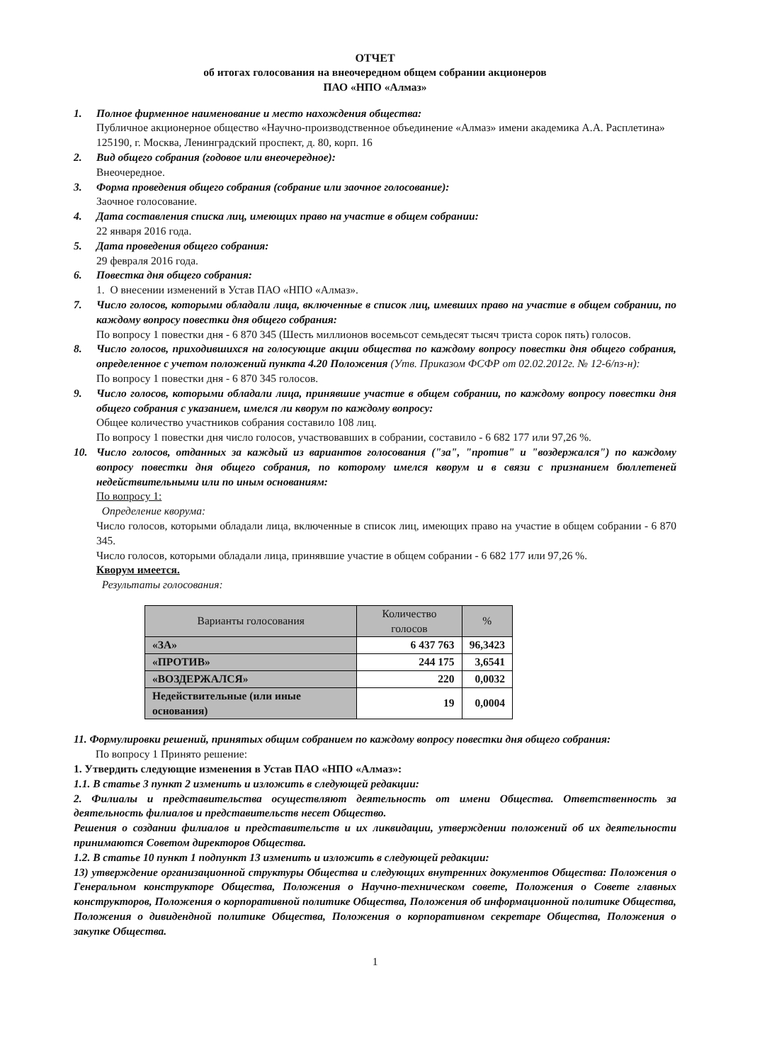ОТЧЕТ
об итогах голосования на внеочередном общем собрании акционеров
ПАО «НПО «Алмаз»
1. Полное фирменное наименование и место нахождения общества:
Публичное акционерное общество «Научно-производственное объединение «Алмаз» имени академика А.А. Расплетина»
125190, г. Москва, Ленинградский проспект, д. 80, корп. 16
2. Вид общего собрания (годовое или внеочередное):
Внеочередное.
3. Форма проведения общего собрания (собрание или заочное голосование):
Заочное голосование.
4. Дата составления списка лиц, имеющих право на участие в общем собрании:
22 января 2016 года.
5. Дата проведения общего собрания:
29 февраля 2016 года.
6. Повестка дня общего собрания:
1. О внесении изменений в Устав ПАО «НПО «Алмаз».
7. Число голосов, которыми обладали лица, включенные в список лиц, имевших право на участие в общем собрании, по каждому вопросу повестки дня общего собрания:
По вопросу 1 повестки дня - 6 870 345 (Шесть миллионов восемьсот семьдесят тысяч триста сорок пять) голосов.
8. Число голосов, приходившихся на голосующие акции общества по каждому вопросу повестки дня общего собрания, определенное с учетом положений пункта 4.20 Положения (Утв. Приказом ФСФР от 02.02.2012г. № 12-6/пз-н):
По вопросу 1 повестки дня - 6 870 345 голосов.
9. Число голосов, которыми обладали лица, принявшие участие в общем собрании, по каждому вопросу повестки дня общего собрания с указанием, имелся ли кворум по каждому вопросу:
Общее количество участников собрания составило 108 лиц.
По вопросу 1 повестки дня число голосов, участвовавших в собрании, составило - 6 682 177 или 97,26 %.
10. Число голосов, отданных за каждый из вариантов голосования ("за", "против" и "воздержался") по каждому вопросу повестки дня общего собрания, по которому имелся кворум и в связи с признанием бюллетеней недействительными или по иным основаниям:
По вопросу 1:
Определение кворума:
Число голосов, которыми обладали лица, включенные в список лиц, имеющих право на участие в общем собрании - 6 870 345.
Число голосов, которыми обладали лица, принявшие участие в общем собрании - 6 682 177 или 97,26 %.
Кворум имеется.
Результаты голосования:
| Варианты голосования | Количество голосов | % |
| --- | --- | --- |
| «ЗА» | 6 437 763 | 96,3423 |
| «ПРОТИВ» | 244 175 | 3,6541 |
| «ВОЗДЕРЖАЛСЯ» | 220 | 0,0032 |
| Недействительные (или иные основания) | 19 | 0,0004 |
11. Формулировки решений, принятых общим собранием по каждому вопросу повестки дня общего собрания:
По вопросу 1 Принято решение:
1. Утвердить следующие изменения в Устав ПАО «НПО «Алмаз»:
1.1. В статье 3 пункт 2 изменить и изложить в следующей редакции:
2. Филиалы и представительства осуществляют деятельность от имени Общества. Ответственность за деятельность филиалов и представительств несет Общество.
Решения о создании филиалов и представительств и их ликвидации, утверждении положений об их деятельности принимаются Советом директоров Общества.
1.2. В статье 10 пункт 1 подпункт 13 изменить и изложить в следующей редакции:
13) утверждение организационной структуры Общества и следующих внутренних документов Общества: Положения о Генеральном конструкторе Общества, Положения о Научно-техническом совете, Положения о Совете главных конструкторов, Положения о корпоративной политике Общества, Положения об информационной политике Общества, Положения о дивидендной политике Общества, Положения о корпоративном секретаре Общества, Положения о закупке Общества.
1